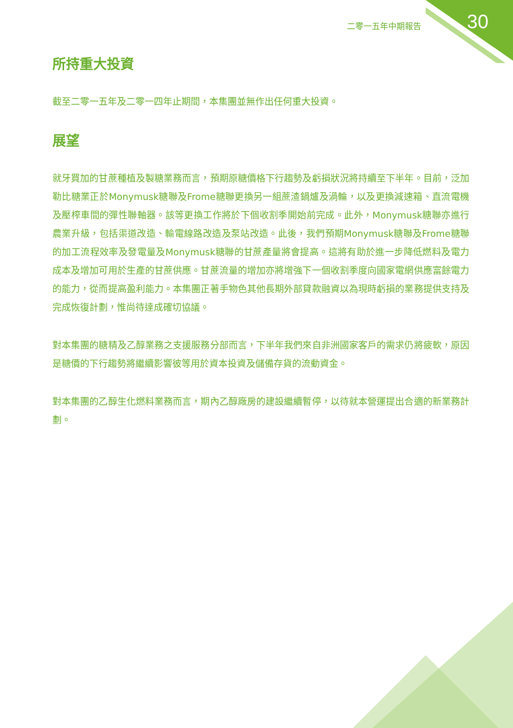二零一五年中期報告 30
所持重大投資
截至二零一五年及二零一四年止期間，本集團並無作出任何重大投資。
展望
就牙買加的甘蔗種植及製糖業務而言，預期原糖價格下行趨勢及虧損狀況將持續至下半年。目前，泛加勒比糖業正於Monymusk糖聯及Frome糖聯更換另一組蔗渣鍋爐及渦輪，以及更換減速箱、直流電機及壓榨車間的彈性聯軸器。該等更換工作將於下個收割季開始前完成。此外，Monymusk糖聯亦進行農業升級，包括渠道改造、輸電線路改造及泵站改造。此後，我們預期Monymusk糖聯及Frome糖聯的加工流程效率及發電量及Monymusk糖聯的甘蔗產量將會提高。這將有助於進一步降低燃料及電力成本及增加可用於生產的甘蔗供應。甘蔗流量的增加亦將增強下一個收割季度向國家電網供應富餘電力的能力，從而提高盈利能力。本集團正著手物色其他長期外部貸款融資以為現時虧損的業務提供支持及完成恢復計劃，惟尚待達成確切協議。
對本集團的糖精及乙醇業務之支援服務分部而言，下半年我們來自非洲國家客戶的需求仍將疲軟，原因是糖價的下行趨勢將繼續影響彼等用於資本投資及儲備存貨的流動資金。
對本集團的乙醇生化燃料業務而言，期內乙醇廠房的建設繼續暫停，以待就本營運提出合適的新業務計劃。